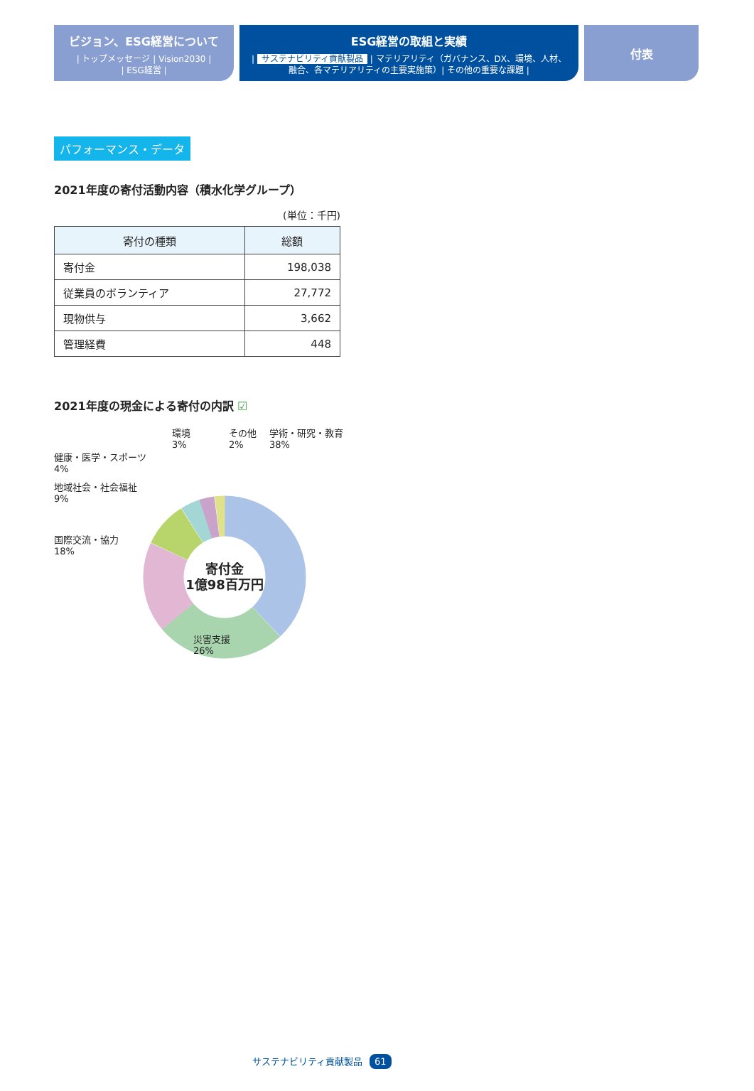ビジョン、ESG経営について
| トップメッセージ | Vision2030 |
| ESG経営 |
ESG経営の取組と実績
| サステナビリティ貢献製品 | マテリアリティ（ガバナンス、DX、環境、人材、
融合、各マテリアリティの主要実施策）| その他の重要な課題 |
付表
パフォーマンス・データ
2021年度の寄付活動内容（積水化学グループ）
(単位：千円)
| 寄付の種類 | 総額 |
| --- | --- |
| 寄付金 | 198,038 |
| 従業員のボランティア | 27,772 |
| 現物供与 | 3,662 |
| 管理経費 | 448 |
2021年度の現金による寄付の内訳 ☑
環境
3%
その他
2%
学術・研究・教育
38%
健康・医学・スポーツ
4%
地域社会・社会福祉
9%
国際交流・協力
18%
災害支援
26%
寄付金
1億98百万円
サステナビリティ貢献製品 61